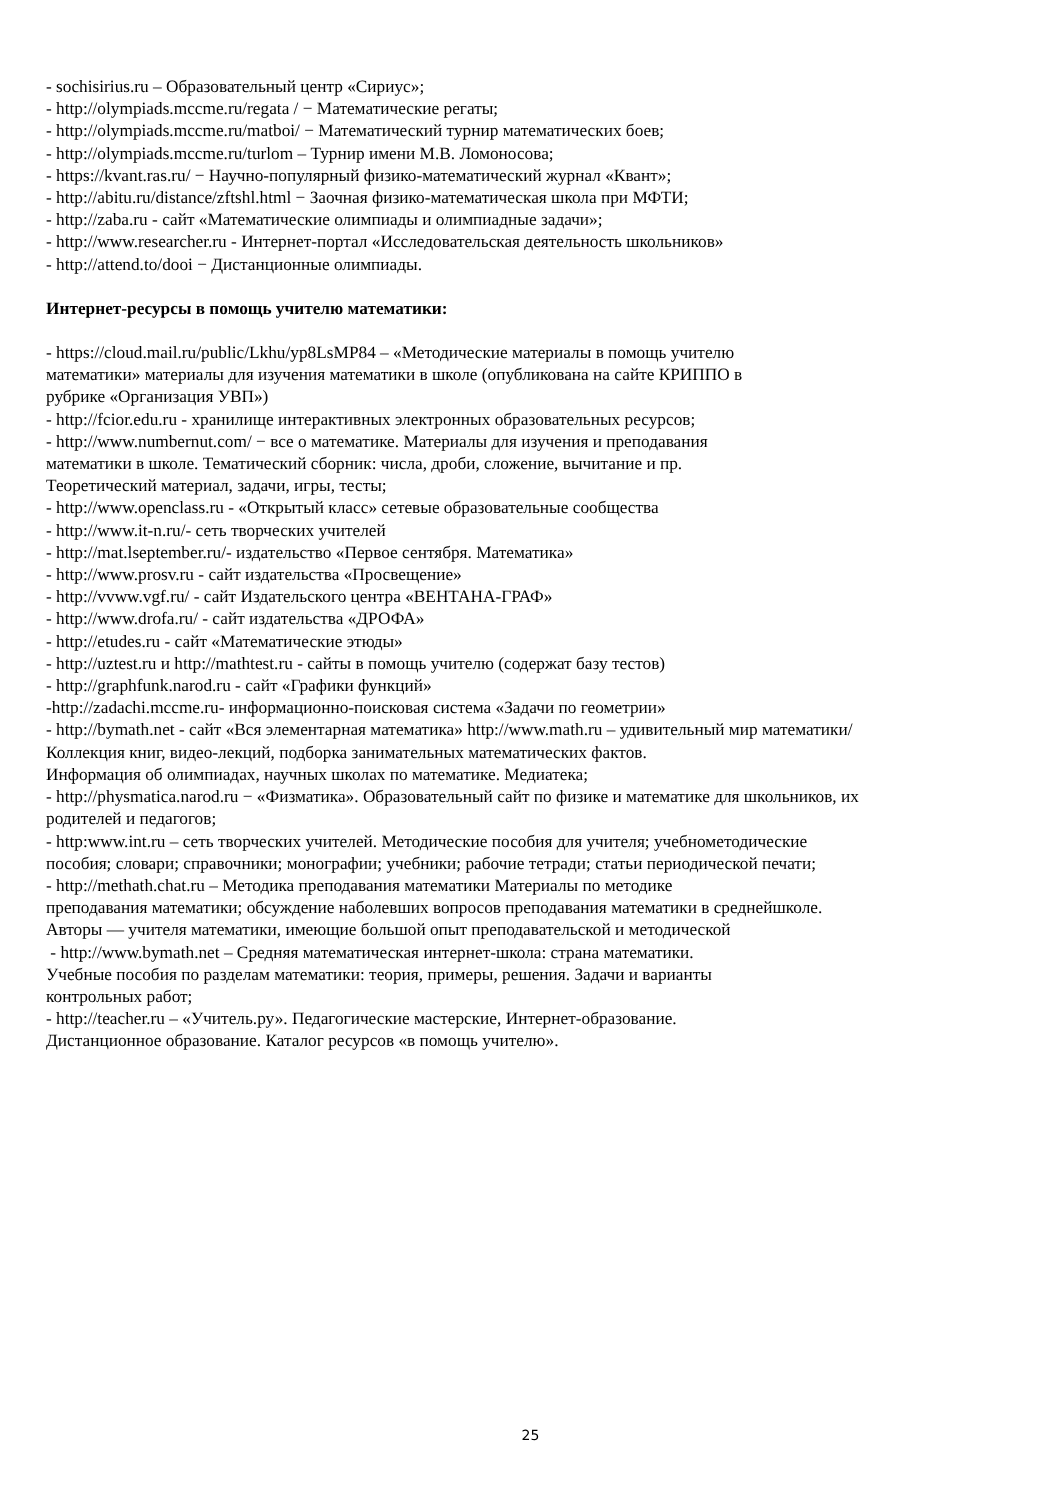- sochisirius.ru – Образовательный центр «Сириус»;
- http://olympiads.mccme.ru/regata / − Математические регаты;
- http://olympiads.mccme.ru/matboi/ − Математический турнир математических боев;
- http://olympiads.mccme.ru/turlom – Турнир имени М.В. Ломоносова;
- https://kvant.ras.ru/ − Научно-популярный физико-математический журнал «Квант»;
- http://abitu.ru/distance/zftshl.html − Заочная физико-математическая школа при МФТИ;
- http://zaba.ru - сайт «Математические олимпиады и олимпиадные задачи»;
- http://www.researcher.ru - Интернет-портал «Исследовательская деятельность школьников»
- http://attend.to/dooi − Дистанционные олимпиады.
Интернет-ресурсы в помощь учителю математики:
- https://cloud.mail.ru/public/Lkhu/yp8LsMP84 – «Методические материалы в помощь учителю
математики» материалы для изучения математики в школе (опубликована на сайте КРИППО в
рубрике «Организация УВП»)
- http://fcior.edu.ru - хранилище интерактивных электронных образовательных ресурсов;
- http://www.numbernut.com/ − все о математике. Материалы для изучения и преподавания
математики в школе. Тематический сборник: числа, дроби, сложение, вычитание и пр.
Теоретический материал, задачи, игры, тесты;
- http://www.openclass.ru - «Открытый класс» сетевые образовательные сообщества
- http://www.it-n.ru/- сеть творческих учителей
- http://mat.lseptember.ru/- издательство «Первое сентября. Математика»
- http://www.prosv.ru - сайт издательства «Просвещение»
- http://vvww.vgf.ru/ - сайт Издательского центра «ВЕНТАНА-ГРАФ»
- http://www.drofa.ru/ - сайт издательства «ДРОФА»
- http://etudes.ru - сайт «Математические этюды»
- http://uztest.ru и http://mathtest.ru - сайты в помощь учителю (содержат базу тестов)
- http://graphfunk.narod.ru - сайт «Графики функций»
-http://zadachi.mccme.ru- информационно-поисковая система «Задачи по геометрии»
- http://bymath.net - сайт «Вся элементарная математика» http://www.math.ru – удивительный мир математики/
Коллекция книг, видео-лекций, подборка занимательных математических фактов.
Информация об олимпиадах, научных школах по математике. Медиатека;
- http://physmatica.narod.ru − «Физматика». Образовательный сайт по физике и математике для школьников, их
родителей и педагогов;
- http:www.int.ru – сеть творческих учителей. Методические пособия для учителя; учебнометодические
пособия; словари; справочники; монографии; учебники; рабочие тетради; статьи периодической печати;
- http://methath.chat.ru – Методика преподавания математики Материалы по методике
преподавания математики; обсуждение наболевших вопросов преподавания математики в среднейшколе.
Авторы — учителя математики, имеющие большой опыт преподавательской и методической
- http://www.bymath.net – Средняя математическая интернет-школа: страна математики.
Учебные пособия по разделам математики: теория, примеры, решения. Задачи и варианты
контрольных работ;
- http://teacher.ru – «Учитель.ру». Педагогические мастерские, Интернет-образование.
Дистанционное образование. Каталог ресурсов «в помощь учителю».
25